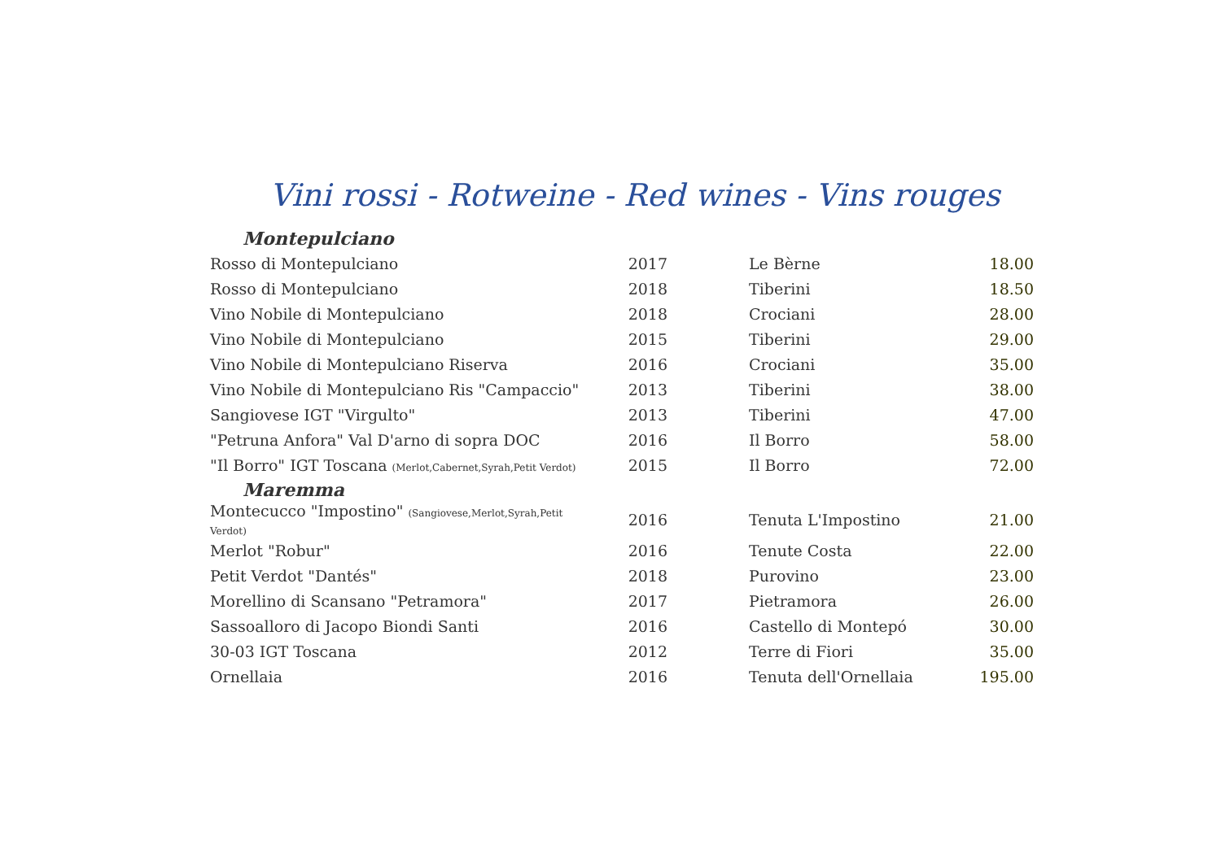Vini rossi - Rotweine - Red wines - Vins rouges
| Montepulciano | | | |
| --- | --- | --- | --- |
| Rosso di Montepulciano | 2017 | Le Bèrne | 18.00 |
| Rosso di Montepulciano | 2018 | Tiberini | 18.50 |
| Vino Nobile di Montepulciano | 2018 | Crociani | 28.00 |
| Vino Nobile di Montepulciano | 2015 | Tiberini | 29.00 |
| Vino Nobile di Montepulciano Riserva | 2016 | Crociani | 35.00 |
| Vino Nobile di Montepulciano Ris "Campaccio" | 2013 | Tiberini | 38.00 |
| Sangiovese IGT "Virgulto" | 2013 | Tiberini | 47.00 |
| "Petruna Anfora" Val D'arno di sopra DOC | 2016 | Il Borro | 58.00 |
| "Il Borro" IGT Toscana (Merlot,Cabernet,Syrah,Petit Verdot) | 2015 | Il Borro | 72.00 |
| Maremma | | | |
| Montecucco "Impostino" (Sangiovese,Merlot,Syrah,Petit Verdot) | 2016 | Tenuta L'Impostino | 21.00 |
| Merlot "Robur" | 2016 | Tenute Costa | 22.00 |
| Petit Verdot "Dantés" | 2018 | Purovino | 23.00 |
| Morellino di Scansano "Petramora" | 2017 | Pietramora | 26.00 |
| Sassoalloro di Jacopo Biondi Santi | 2016 | Castello di Montepó | 30.00 |
| 30-03 IGT Toscana | 2012 | Terre di Fiori | 35.00 |
| Ornellaia | 2016 | Tenuta dell'Ornellaia | 195.00 |